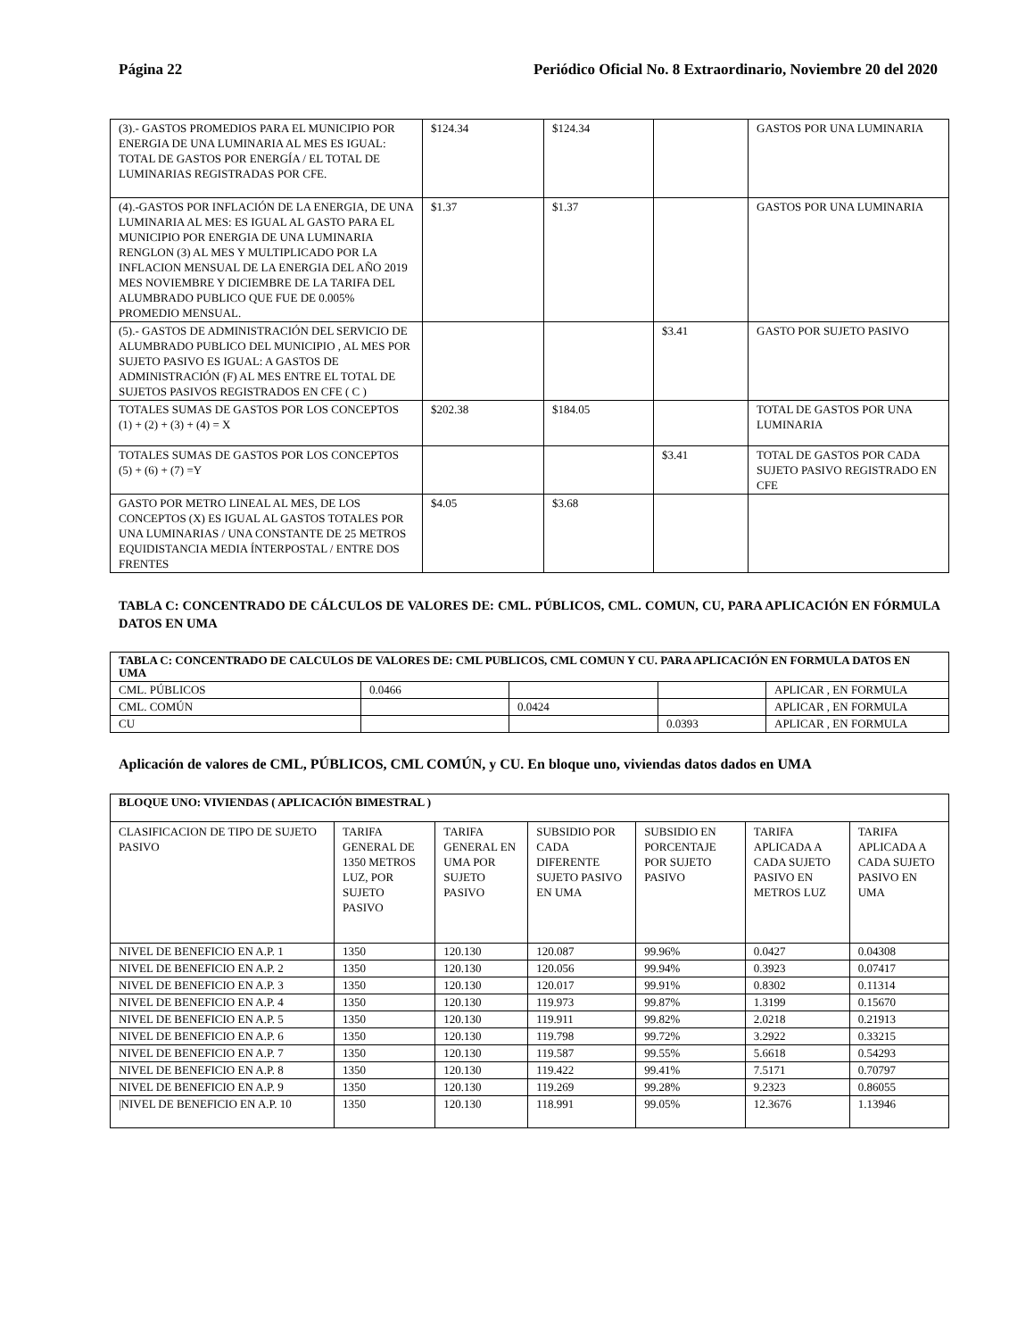Página 22 Periódico Oficial No. 8 Extraordinario, Noviembre 20 del 2020
| (3).- GASTOS PROMEDIOS PARA EL MUNICIPIO POR ENERGIA DE UNA LUMINARIA AL MES ES IGUAL: TOTAL DE GASTOS POR ENERGÍA / EL TOTAL DE LUMINARIAS REGISTRADAS POR CFE. | $124.34 | $124.34 | | GASTOS POR UNA LUMINARIA |
| (4).-GASTOS POR INFLACIÓN DE LA ENERGIA, DE UNA LUMINARIA AL MES: ES IGUAL AL GASTO PARA EL MUNICIPIO POR ENERGIA DE UNA LUMINARIA RENGLON (3) AL MES Y MULTIPLICADO POR LA INFLACION MENSUAL DE LA ENERGIA DEL AÑO 2019 MES NOVIEMBRE Y DICIEMBRE DE LA TARIFA DEL ALUMBRADO PUBLICO QUE FUE DE 0.005% PROMEDIO MENSUAL. | $1.37 | $1.37 | | GASTOS POR UNA LUMINARIA |
| (5).- GASTOS DE ADMINISTRACIÓN DEL SERVICIO DE ALUMBRADO PUBLICO DEL MUNICIPIO , AL MES POR SUJETO PASIVO ES IGUAL: A GASTOS DE ADMINISTRACIÓN (F) AL MES ENTRE EL TOTAL DE SUJETOS PASIVOS REGISTRADOS EN CFE ( C ) | | | $3.41 | GASTO POR SUJETO PASIVO |
| TOTALES SUMAS DE GASTOS POR LOS CONCEPTOS (1) + (2) + (3) + (4) = X | $202.38 | $184.05 | | TOTAL DE GASTOS POR UNA LUMINARIA |
| TOTALES SUMAS DE GASTOS POR LOS CONCEPTOS (5) + (6) + (7) =Y | | | $3.41 | TOTAL DE GASTOS POR CADA SUJETO PASIVO REGISTRADO EN CFE |
| GASTO POR METRO LINEAL AL MES, DE LOS CONCEPTOS (X) ES IGUAL AL GASTOS TOTALES POR UNA LUMINARIAS / UNA CONSTANTE DE 25 METROS EQUIDISTANCIA MEDIA ÍNTERPOSTAL / ENTRE DOS FRENTES | $4.05 | $3.68 | | |
TABLA C: CONCENTRADO DE CÁLCULOS DE VALORES DE: CML. PÚBLICOS, CML. COMUN, CU, PARA APLICACIÓN EN FÓRMULA DATOS EN UMA
| TABLA C: CONCENTRADO DE CALCULOS DE VALORES DE: CML PUBLICOS, CML COMUN Y CU. PARA APLICACIÓN EN FORMULA DATOS EN UMA | | | | |
| CML. PÚBLICOS | 0.0466 | | | APLICAR , EN FORMULA |
| CML. COMÚN | | 0.0424 | | APLICAR , EN FORMULA |
| CU | | | 0.0393 | APLICAR , EN FORMULA |
Aplicación de valores de CML, PÚBLICOS, CML COMÚN, y CU. En bloque uno, viviendas datos dados en UMA
| BLOQUE UNO: VIVIENDAS ( APLICACIÓN BIMESTRAL ) | | | | | | |
| CLASIFICACION DE TIPO DE SUJETO PASIVO | TARIFA GENERAL DE 1350 METROS LUZ, POR SUJETO PASIVO | TARIFA GENERAL EN UMA POR SUJETO PASIVO | SUBSIDIO POR CADA DIFERENTE SUJETO PASIVO EN UMA | SUBSIDIO EN PORCENTAJE POR SUJETO PASIVO | TARIFA APLICADA A CADA SUJETO PASIVO EN METROS LUZ | TARIFA APLICADA A CADA SUJETO PASIVO EN UMA |
| NIVEL DE BENEFICIO EN A.P. 1 | 1350 | 120.130 | 120.087 | 99.96% | 0.0427 | 0.04308 |
| NIVEL DE BENEFICIO EN A.P. 2 | 1350 | 120.130 | 120.056 | 99.94% | 0.3923 | 0.07417 |
| NIVEL DE BENEFICIO EN A.P. 3 | 1350 | 120.130 | 120.017 | 99.91% | 0.8302 | 0.11314 |
| NIVEL DE BENEFICIO EN A.P. 4 | 1350 | 120.130 | 119.973 | 99.87% | 1.3199 | 0.15670 |
| NIVEL DE BENEFICIO EN A.P. 5 | 1350 | 120.130 | 119.911 | 99.82% | 2.0218 | 0.21913 |
| NIVEL DE BENEFICIO EN A.P. 6 | 1350 | 120.130 | 119.798 | 99.72% | 3.2922 | 0.33215 |
| NIVEL DE BENEFICIO EN A.P. 7 | 1350 | 120.130 | 119.587 | 99.55% | 5.6618 | 0.54293 |
| NIVEL DE BENEFICIO EN A.P. 8 | 1350 | 120.130 | 119.422 | 99.41% | 7.5171 | 0.70797 |
| NIVEL DE BENEFICIO EN A.P. 9 | 1350 | 120.130 | 119.269 | 99.28% | 9.2323 | 0.86055 |
| /NIVEL DE BENEFICIO EN A.P. 10 | 1350 | 120.130 | 118.991 | 99.05% | 12.3676 | 1.13946 |